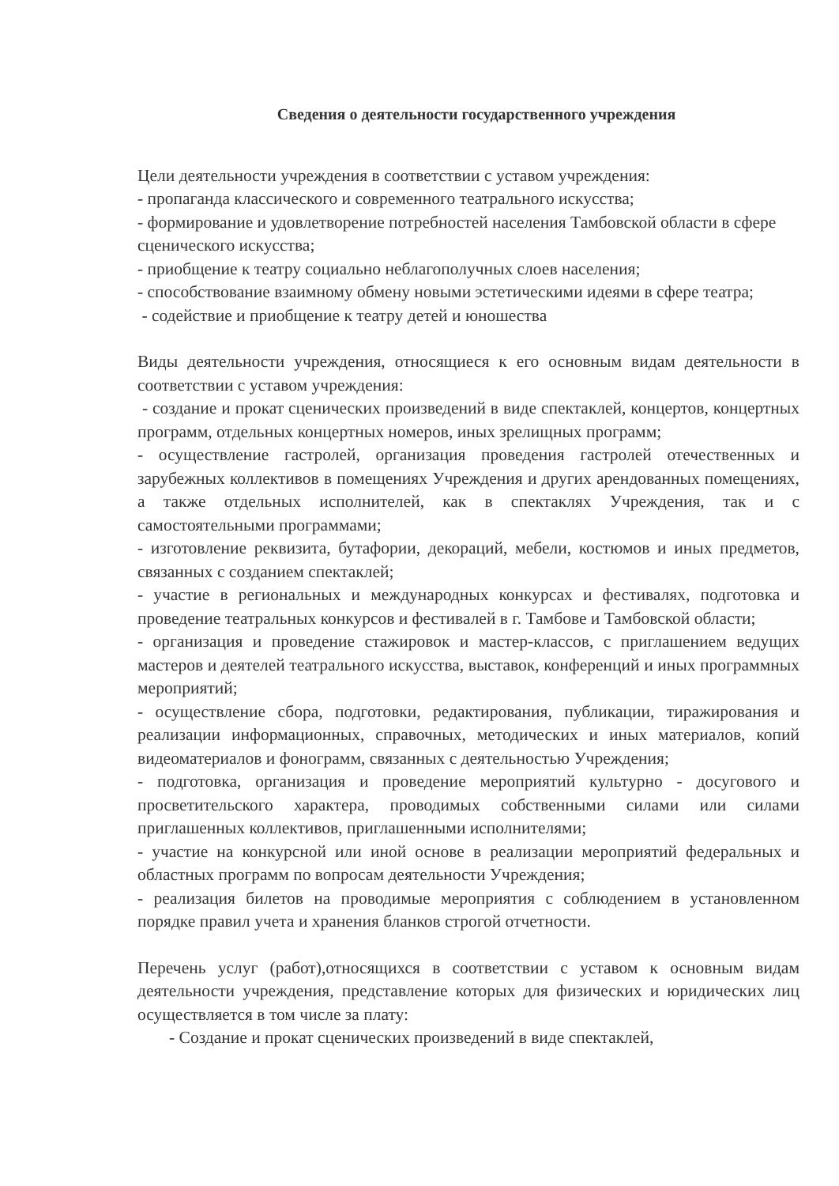Сведения о деятельности государственного учреждения
Цели деятельности учреждения в соответствии с уставом учреждения:
- пропаганда классического и современного театрального искусства;
- формирование и удовлетворение потребностей населения Тамбовской области в сфере сценического искусства;
- приобщение к театру социально неблагополучных слоев населения;
- способствование взаимному обмену новыми эстетическими идеями в сфере театра;
- содействие и приобщение к театру детей и юношества
Виды деятельности учреждения, относящиеся к его основным видам деятельности в соответствии с уставом учреждения:
- создание и прокат сценических произведений в виде спектаклей, концертов, концертных программ, отдельных концертных номеров, иных зрелищных программ;
- осуществление гастролей, организация проведения гастролей отечественных и зарубежных коллективов в помещениях Учреждения и других арендованных помещениях, а также отдельных исполнителей, как в спектаклях Учреждения, так и с самостоятельными программами;
- изготовление реквизита, бутафории, декораций, мебели, костюмов и иных предметов, связанных с созданием спектаклей;
- участие в региональных и международных конкурсах и фестивалях, подготовка и проведение театральных конкурсов и фестивалей в г. Тамбове и Тамбовской области;
- организация и проведение стажировок и мастер-классов, с приглашением ведущих мастеров и деятелей театрального искусства, выставок, конференций и иных программных мероприятий;
- осуществление сбора, подготовки, редактирования, публикации, тиражирования и реализации информационных, справочных, методических и иных материалов, копий видеоматериалов и фонограмм, связанных с деятельностью Учреждения;
- подготовка, организация и проведение мероприятий культурно - досугового и просветительского характера, проводимых собственными силами или силами приглашенных коллективов, приглашенными исполнителями;
- участие на конкурсной или иной основе в реализации мероприятий федеральных и областных программ по вопросам деятельности Учреждения;
- реализация билетов на проводимые мероприятия с соблюдением в установленном порядке правил учета и хранения бланков строгой отчетности.
Перечень услуг (работ),относящихся в соответствии с уставом к основным видам деятельности учреждения, представление которых для физических и юридических лиц осуществляется в том числе за плату:
- Создание и прокат сценических произведений в виде спектаклей,